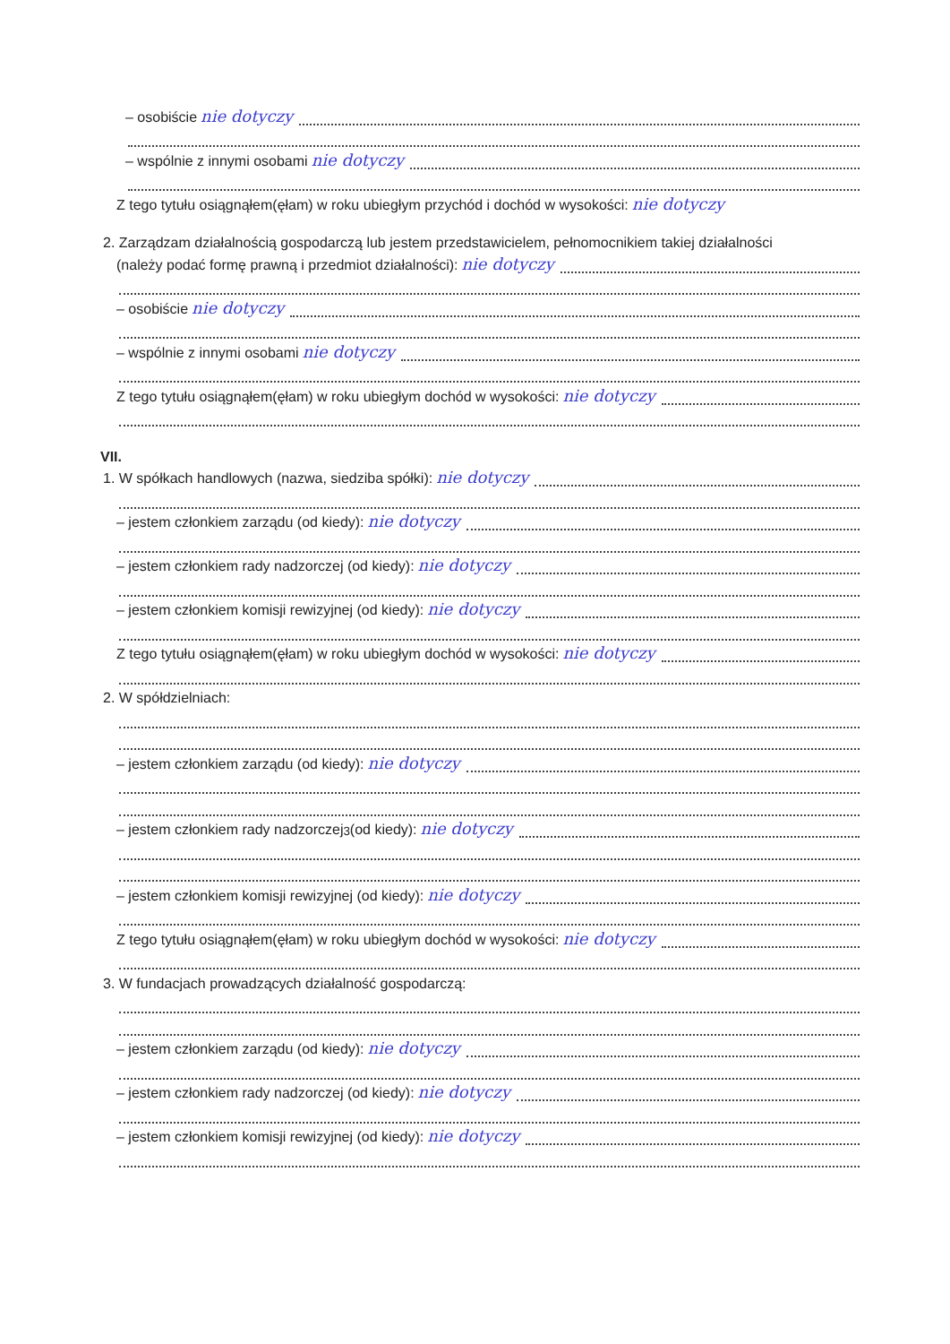– osobiście nie dotyczy
– wspólnie z innymi osobami nie dotyczy
Z tego tytułu osiągnąłem(ęłam) w roku ubiegłym przychód i dochód w wysokości: nie dotyczy
2. Zarządzam działalnością gospodarczą lub jestem przedstawicielem, pełnomocnikiem takiej działalności
(należy podać formę prawną i przedmiot działalności): nie dotyczy
– osobiście nie dotyczy
– wspólnie z innymi osobami nie dotyczy
Z tego tytułu osiągnąłem(ęłam) w roku ubiegłym dochód w wysokości: nie dotyczy
VII.
1. W spółkach handlowych (nazwa, siedziba spółki): nie dotyczy
– jestem członkiem zarządu (od kiedy): nie dotyczy
– jestem członkiem rady nadzorczej (od kiedy): nie dotyczy
– jestem członkiem komisji rewizyjnej (od kiedy): nie dotyczy
Z tego tytułu osiągnąłem(ęłam) w roku ubiegłym dochód w wysokości: nie dotyczy
2. W spółdzielniach:
– jestem członkiem zarządu (od kiedy): nie dotyczy
– jestem członkiem rady nadzorczej<sup>3</sup> (od kiedy): nie dotyczy
– jestem członkiem komisji rewizyjnej (od kiedy): nie dotyczy
Z tego tytułu osiągnąłem(ęłam) w roku ubiegłym dochód w wysokości: nie dotyczy
3. W fundacjach prowadzących działalność gospodarczą:
– jestem członkiem zarządu (od kiedy): nie dotyczy
– jestem członkiem rady nadzorczej (od kiedy): nie dotyczy
– jestem członkiem komisji rewizyjnej (od kiedy): nie dotyczy